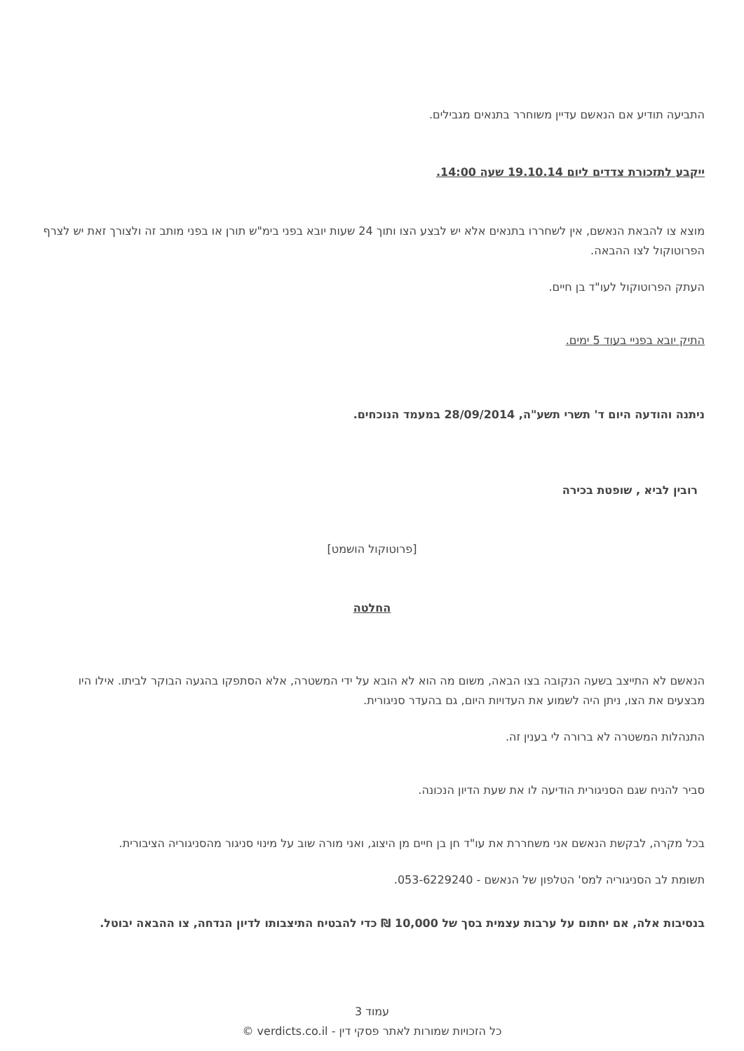התביעה תודיע אם הנאשם עדיין משוחרר בתנאים מגבילים.
ייקבע לתזכורת צדדים ליום 19.10.14 שעה 14:00.
מוצא צו להבאת הנאשם, אין לשחררו בתנאים אלא יש לבצע הצו ותוך 24 שעות יובא בפני בימ"ש תורן או בפני מותב זה ולצורך זאת יש לצרף הפרוטוקול לצו ההבאה.
העתק הפרוטוקול לעו"ד בן חיים.
התיק יובא בפניי בעוד 5 ימים.
ניתנה והודעה היום ד' תשרי תשע"ה, 28/09/2014 במעמד הנוכחים.
רובין לביא , שופטת בכירה
[פרוטוקול הושמט]
החלטה
הנאשם לא התייצב בשעה הנקובה בצו הבאה, משום מה הוא לא הובא על ידי המשטרה, אלא הסתפקו בהגעה הבוקר לביתו. אילו היו מבצעים את הצו, ניתן היה לשמוע את העדויות היום, גם בהעדר סניגורית.
התנהלות המשטרה לא ברורה לי בענין זה.
סביר להניח שגם הסניגורית הודיעה לו את שעת הדיון הנכונה.
בכל מקרה, לבקשת הנאשם אני משחררת את עו"ד חן בן חיים מן היצוג, ואני מורה שוב על מינוי סניגור מהסניגוריה הציבורית.
תשומת לב הסניגוריה למס' הטלפון של הנאשם - 053-6229240.
בנסיבות אלה, אם יחתום על ערבות עצמית בסך של 10,000 ₪ כדי להבטיח התיצבותו לדיון הנדחה, צו ההבאה יבוטל.
עמוד 3
כל הזכויות שמורות לאתר פסקי דין - verdicts.co.il ©